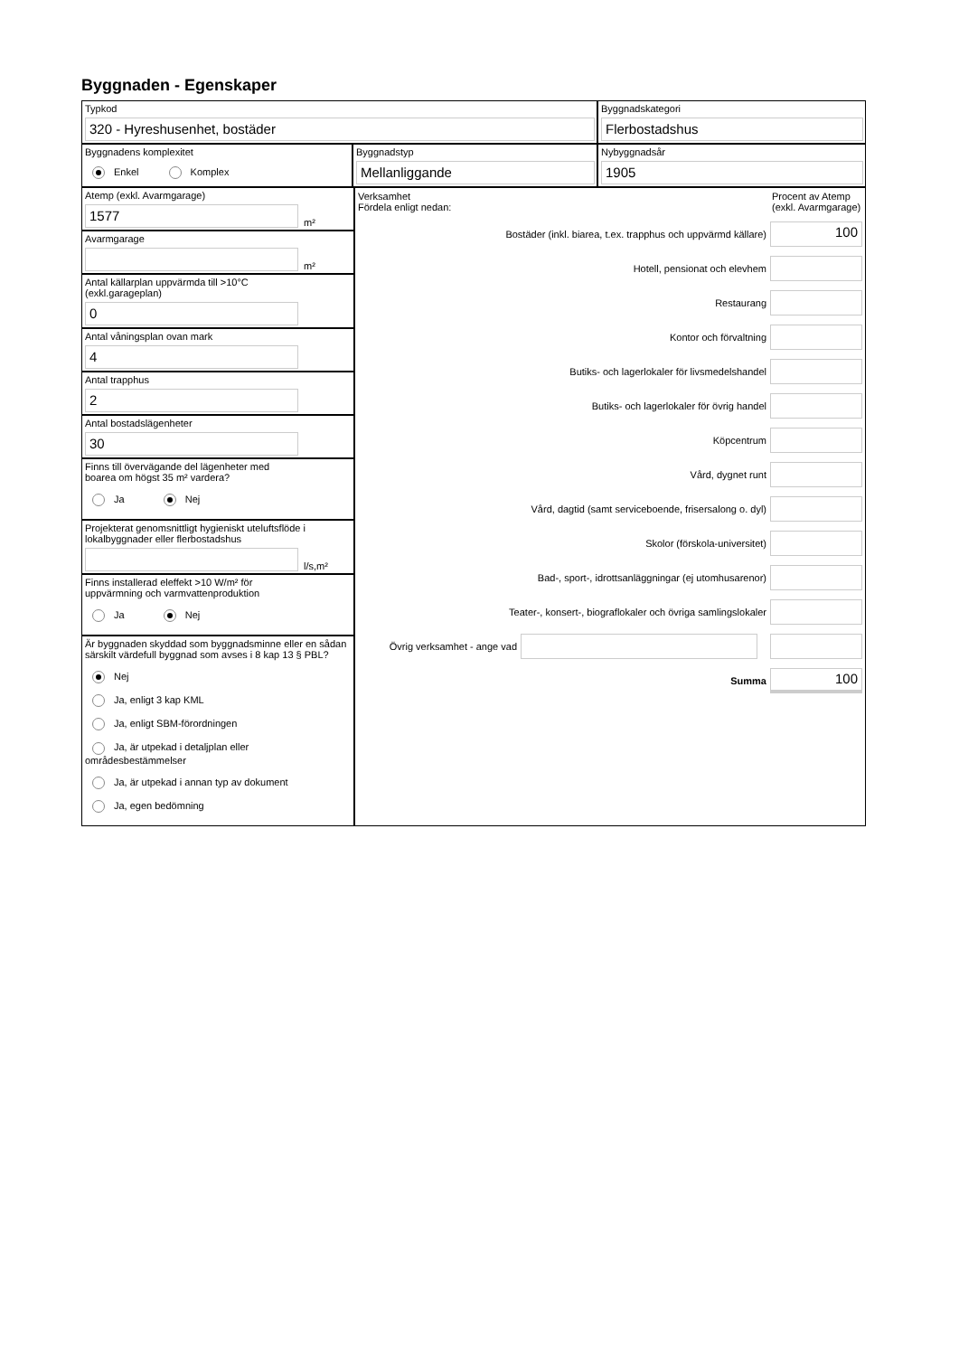Byggnaden - Egenskaper
Typkod
320 - Hyreshusenhet, bostäder
Byggnadskategori
Flerbostadshus
Byggnadens komplexitet
Enkel Komplex
Byggnadstyp
Mellanliggande
Nybyggnadsår
1905
Atemp (exkl. Avarmgarage)
1577
m²
Avarmgarage
m²
Antal källarplan uppvärmda till >10°C
(exkl.garageplan)
0
Antal våningsplan ovan mark
4
Antal trapphus
2
Antal bostadslägenheter
30
Finns till övervägande del lägenheter med
boarea om högst 35 m² vardera?
Ja Nej
Projekterat genomsnittligt hygieniskt uteluftsflöde i lokalbyggnader eller flerbostadshus
l/s,m²
Finns installerad eleffekt >10 W/m² för
uppvärmning och varmvattenproduktion
Ja Nej
Är byggnaden skyddad som byggnadsminne eller en sådan särskilt värdefull byggnad som avses i 8 kap 13 § PBL?
Nej
Ja, enligt 3 kap KML
Ja, enligt SBM-förordningen
Ja, är utpekad i detaljplan eller områdesbestämmelser
Ja, är utpekad i annan typ av dokument
Ja, egen bedömning
Verksamhet
Fördela enligt nedan:
Procent av Atemp (exkl. Avarmgarage)
Bostäder (inkl. biarea, t.ex. trapphus och uppvärmd källare)
100
Hotell, pensionat och elevhem
Restaurang
Kontor och förvaltning
Butiks- och lagerlokaler för livsmedelshandel
Butiks- och lagerlokaler för övrig handel
Köpcentrum
Vård, dygnet runt
Vård, dagtid (samt serviceboende, frisersalong o. dyl)
Skolor (förskola-universitet)
Bad-, sport-, idrottsanläggningar (ej utomhusarenor)
Teater-, konsert-, biograflokaler och övriga samlingslokaler
Övrig verksamhet - ange vad
Summa
100